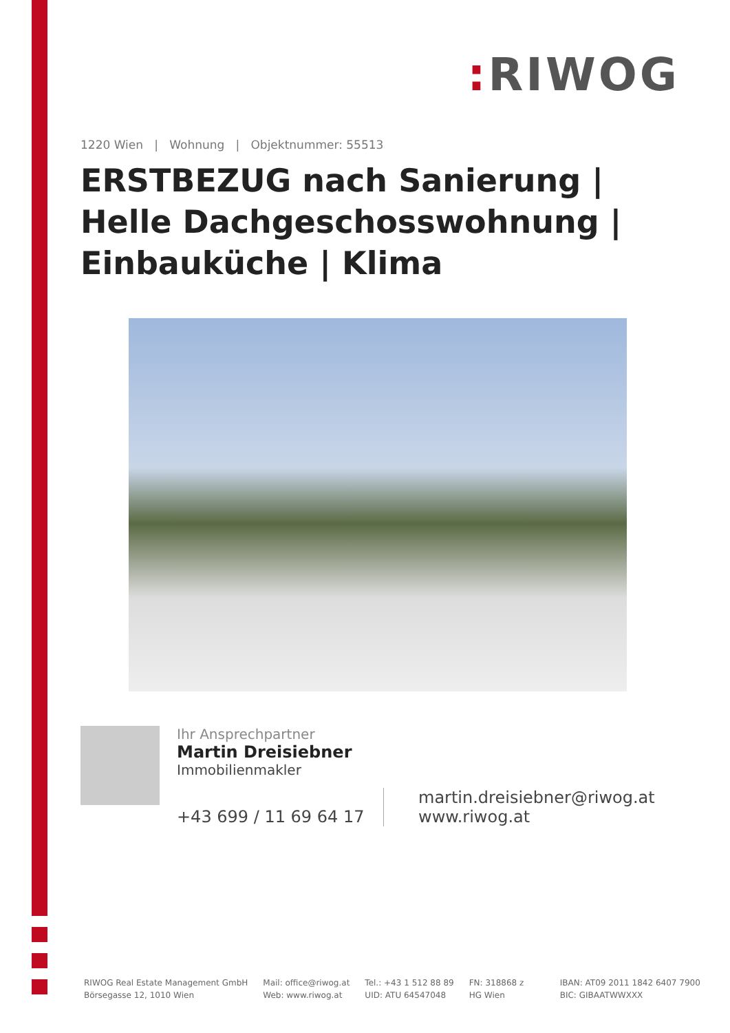: RIWOG
1220 Wien | Wohnung | Objektnummer: 55513
ERSTBEZUG nach Sanierung | Helle Dachgeschosswohnung | Einbauküche | Klima
Ihr Ansprechpartner
Martin Dreisiebner
Immobilienmakler
+43 699 / 11 69 64 17
martin.dreisiebner@riwog.at
www.riwog.at
RIWOG Real Estate Management GmbH
Börsegasse 12, 1010 Wien
Mail: office@riwog.at
Web: www.riwog.at
Tel.: +43 1 512 88 89
UID: ATU 64547048
FN: 318868 z
HG Wien
IBAN: AT09 2011 1842 6407 7900
BIC: GIBAATWWXXX